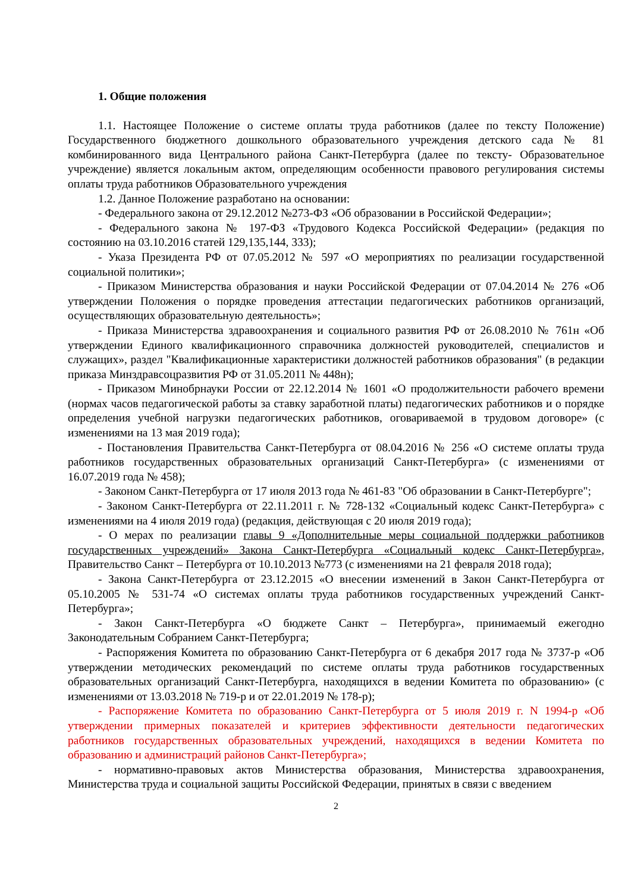1. Общие положения
1.1. Настоящее Положение о системе оплаты труда работников (далее по тексту Положение) Государственного бюджетного дошкольного образовательного учреждения детского сада № 81 комбинированного вида Центрального района Санкт-Петербурга (далее по тексту- Образовательное учреждение) является локальным актом, определяющим особенности правового регулирования системы оплаты труда работников Образовательного учреждения
1.2. Данное Положение разработано на основании:
- Федерального закона от 29.12.2012 №273-ФЗ «Об образовании в Российской Федерации»;
- Федерального закона № 197-ФЗ «Трудового Кодекса Российской Федерации» (редакция по состоянию на 03.10.2016 статей 129,135,144, 333);
- Указа Президента РФ от 07.05.2012 № 597 «О мероприятиях по реализации государственной социальной политики»;
- Приказом Министерства образования и науки Российской Федерации от 07.04.2014 № 276 «Об утверждении Положения о порядке проведения аттестации педагогических работников организаций, осуществляющих образовательную деятельность»;
- Приказа Министерства здравоохранения и социального развития РФ от 26.08.2010 № 761н «Об утверждении Единого квалификационного справочника должностей руководителей, специалистов и служащих», раздел "Квалификационные характеристики должностей работников образования" (в редакции приказа Минздравсоцразвития РФ от 31.05.2011 № 448н);
- Приказом Минобрнауки России от 22.12.2014 № 1601 «О продолжительности рабочего времени (нормах часов педагогической работы за ставку заработной платы) педагогических работников и о порядке определения учебной нагрузки педагогических работников, оговариваемой в трудовом договоре» (с изменениями на 13 мая 2019 года);
- Постановления Правительства Санкт-Петербурга от 08.04.2016 № 256 «О системе оплаты труда работников государственных образовательных организаций Санкт-Петербурга» (с изменениями от 16.07.2019 года № 458);
- Законом Санкт-Петербурга от 17 июля 2013 года № 461-83 "Об образовании в Санкт-Петербурге";
- Законом Санкт-Петербурга от 22.11.2011 г. № 728-132 «Социальный кодекс Санкт-Петербурга» с изменениями на 4 июля 2019 года) (редакция, действующая с 20 июля 2019 года);
- О мерах по реализации главы 9 «Дополнительные меры социальной поддержки работников государственных учреждений» Закона Санкт-Петербурга «Социальный кодекс Санкт-Петербурга», Правительство Санкт – Петербурга от 10.10.2013 №773 (с изменениями на 21 февраля 2018 года);
- Закона Санкт-Петербурга от 23.12.2015 «О внесении изменений в Закон Санкт-Петербурга от 05.10.2005 № 531-74 «О системах оплаты труда работников государственных учреждений Санкт-Петербурга»;
- Закон Санкт-Петербурга «О бюджете Санкт – Петербурга», принимаемый ежегодно Законодательным Собранием Санкт-Петербурга;
- Распоряжения Комитета по образованию Санкт-Петербурга от 6 декабря 2017 года № 3737-р «Об утверждении методических рекомендаций по системе оплаты труда работников государственных образовательных организаций Санкт-Петербурга, находящихся в ведении Комитета по образованию» (с изменениями от 13.03.2018 № 719-р и от 22.01.2019 № 178-р);
- Распоряжение Комитета по образованию Санкт-Петербурга от 5 июля 2019 г. N 1994-р «Об утверждении примерных показателей и критериев эффективности деятельности педагогических работников государственных образовательных учреждений, находящихся в ведении Комитета по образованию и администраций районов Санкт-Петербурга»;
- нормативно-правовых актов Министерства образования, Министерства здравоохранения, Министерства труда и социальной защиты Российской Федерации, принятых в связи с введением
2